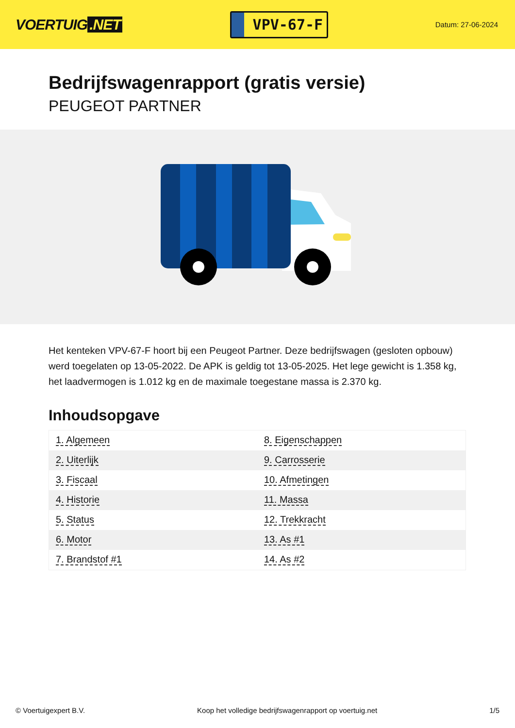VOERTUIG.NET
VPV-67-F
Datum: 27-06-2024
Bedrijfswagenrapport (gratis versie)
PEUGEOT PARTNER
Het kenteken VPV-67-F hoort bij een Peugeot Partner. Deze bedrijfswagen (gesloten opbouw) werd toegelaten op 13-05-2022. De APK is geldig tot 13-05-2025. Het lege gewicht is 1.358 kg, het laadvermogen is 1.012 kg en de maximale toegestane massa is 2.370 kg.
Inhoudsopgave
| 1. Algemeen | 8. Eigenschappen |
| 2. Uiterlijk | 9. Carrosserie |
| 3. Fiscaal | 10. Afmetingen |
| 4. Historie | 11. Massa |
| 5. Status | 12. Trekkracht |
| 6. Motor | 13. As #1 |
| 7. Brandstof #1 | 14. As #2 |
© Voertuigexpert B.V. Koop het volledige bedrijfswagenrapport op voertuig.net 1/5